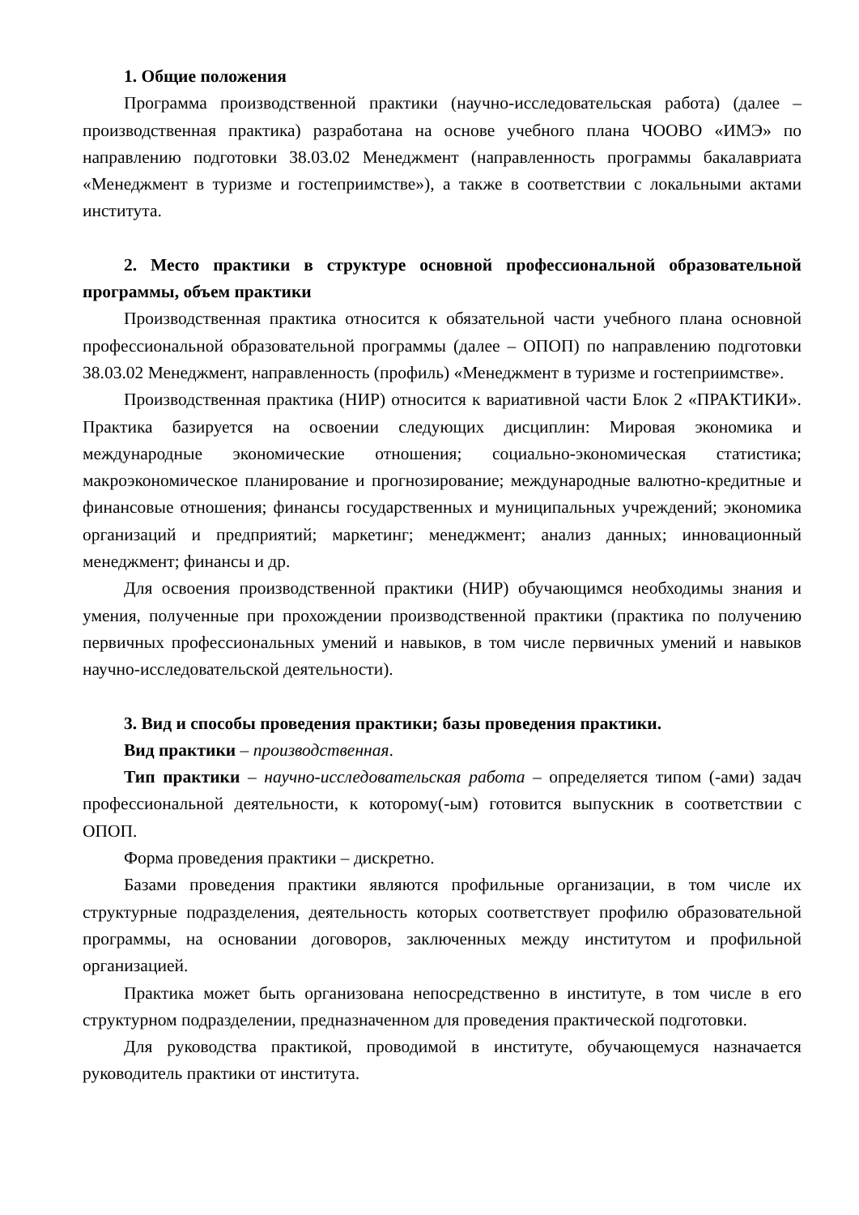1. Общие положения
Программа производственной практики (научно-исследовательская работа) (далее – производственная практика) разработана на основе учебного плана ЧООВО «ИМЭ» по направлению подготовки 38.03.02 Менеджмент (направленность программы бакалавриата «Менеджмент в туризме и гостеприимстве»), а также в соответствии с локальными актами института.
2. Место практики в структуре основной профессиональной образовательной программы, объем практики
Производственная практика относится к обязательной части учебного плана основной профессиональной образовательной программы (далее – ОПОП) по направлению подготовки 38.03.02 Менеджмент, направленность (профиль) «Менеджмент в туризме и гостеприимстве».
Производственная практика (НИР) относится к вариативной части Блок 2 «ПРАКТИКИ». Практика базируется на освоении следующих дисциплин: Мировая экономика и международные экономические отношения; социально-экономическая статистика; макроэкономическое планирование и прогнозирование; международные валютно-кредитные и финансовые отношения; финансы государственных и муниципальных учреждений; экономика организаций и предприятий; маркетинг; менеджмент; анализ данных; инновационный менеджмент; финансы и др.
Для освоения производственной практики (НИР) обучающимся необходимы знания и умения, полученные при прохождении производственной практики (практика по получению первичных профессиональных умений и навыков, в том числе первичных умений и навыков научно-исследовательской деятельности).
3. Вид и способы проведения практики; базы проведения практики.
Вид практики – производственная.
Тип практики – научно-исследовательская работа – определяется типом (-ами) задач профессиональной деятельности, к которому(-ым) готовится выпускник в соответствии с ОПОП.
Форма проведения практики – дискретно.
Базами проведения практики являются профильные организации, в том числе их структурные подразделения, деятельность которых соответствует профилю образовательной программы, на основании договоров, заключенных между институтом и профильной организацией.
Практика может быть организована непосредственно в институте, в том числе в его структурном подразделении, предназначенном для проведения практической подготовки.
Для руководства практикой, проводимой в институте, обучающемуся назначается руководитель практики от института.